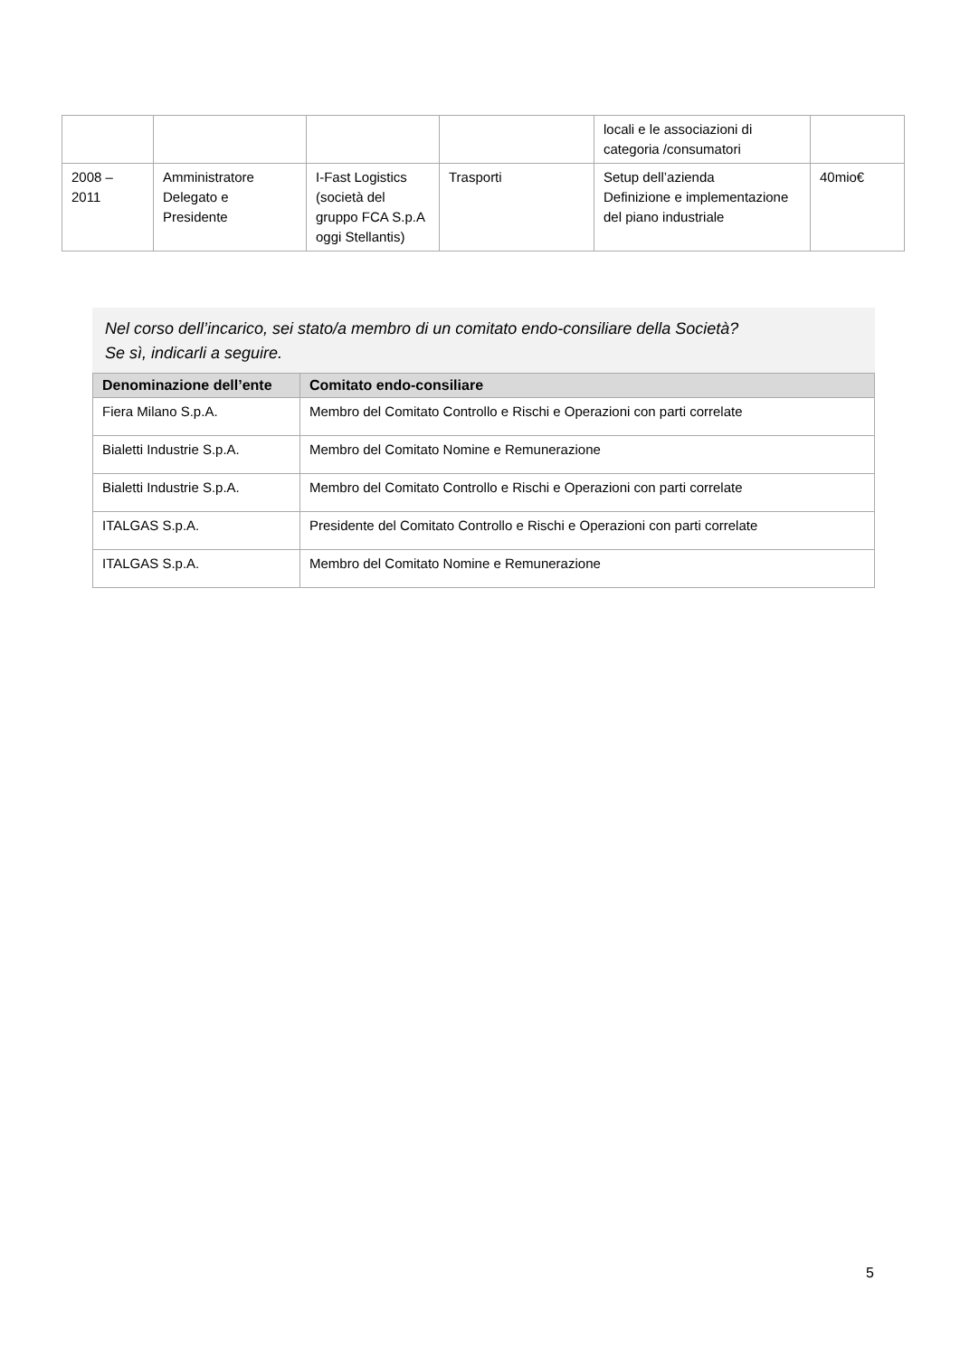| | | | | locali e le associazioni di categoria /consumatori | |
| 2008 – 2011 | Amministratore Delegato e Presidente | I-Fast Logistics (società del gruppo FCA S.p.A oggi Stellantis) | Trasporti | Setup dell’azienda Definizione e implementazione del piano industriale | 40mio€ |
Nel corso dell’incarico, sei stato/a membro di un comitato endo-consiliare della Società?
Se sì, indicarli a seguire.
| Denominazione dell’ente | Comitato endo-consiliare |
| --- | --- |
| Fiera Milano S.p.A. | Membro del Comitato Controllo e Rischi e Operazioni con parti correlate |
| Bialetti Industrie S.p.A. | Membro del Comitato Nomine e Remunerazione |
| Bialetti Industrie S.p.A. | Membro del Comitato Controllo e Rischi e Operazioni con parti correlate |
| ITALGAS S.p.A. | Presidente del Comitato Controllo e Rischi e Operazioni con parti correlate |
| ITALGAS S.p.A. | Membro del Comitato Nomine e Remunerazione |
5